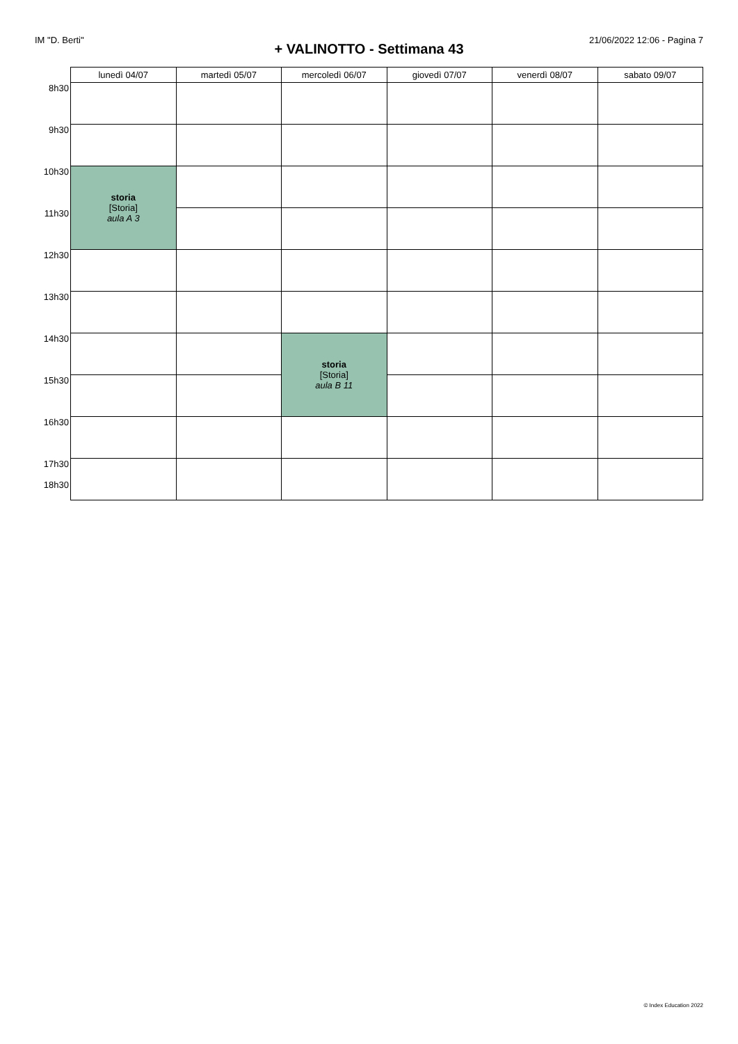IM "D. Berti" 21/06/2022 12:06 - Pagina 7
+ VALINOTTO - Settimana 43
| | lunedì 04/07 | martedì 05/07 | mercoledì 06/07 | giovedì 07/07 | venerdì 08/07 | sabato 09/07 |
| --- | --- | --- | --- | --- | --- | --- |
| 8h30 | | | | | | |
| 9h30 | | | | | | |
| 10h30 | storia [Storia] aula A 3 | | | | | |
| 11h30 | | | | | | |
| 12h30 | | | | | | |
| 13h30 | | | | | | |
| 14h30 | | | storia [Storia] aula B 11 | | | |
| 15h30 | | | | | | |
| 16h30 | | | | | | |
| 17h30 18h30 | | | | | | |
© Index Education 2022